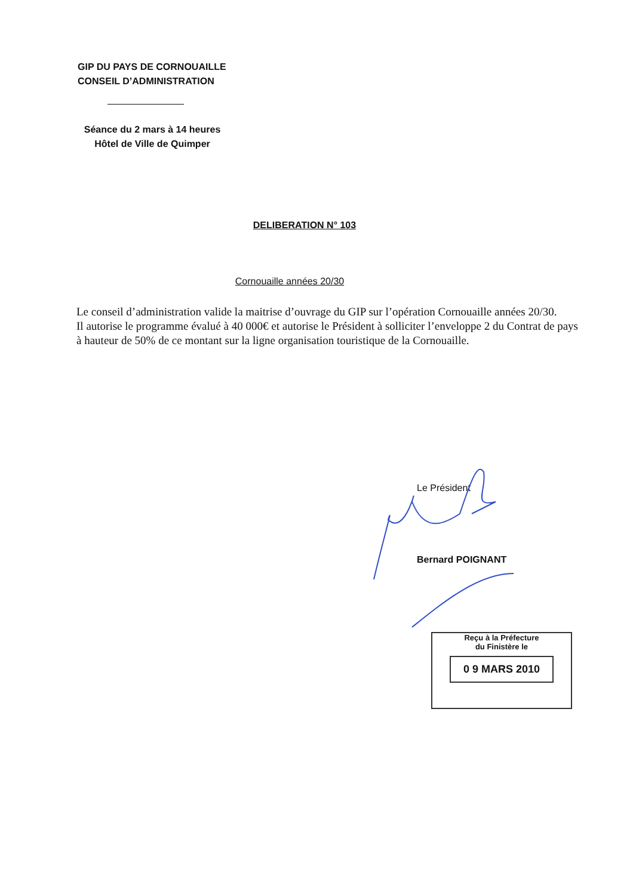GIP DU PAYS DE CORNOUAILLE
CONSEIL D’ADMINISTRATION
Séance du 2 mars à 14 heures
Hôtel de Ville de Quimper
DELIBERATION N° 103
Cornouaille années 20/30
Le conseil d’administration valide la maitrise d’ouvrage du GIP sur l’opération Cornouaille années 20/30.
Il autorise le programme évalué à 40 000€ et autorise le Président à solliciter l’enveloppe 2 du Contrat de pays à hauteur de 50% de ce montant sur la ligne organisation touristique de la Cornouaille.
Le Président
Bernard POIGNANT
Reçu à la Préfecture
du Finistère le
0 9 MARS 2010